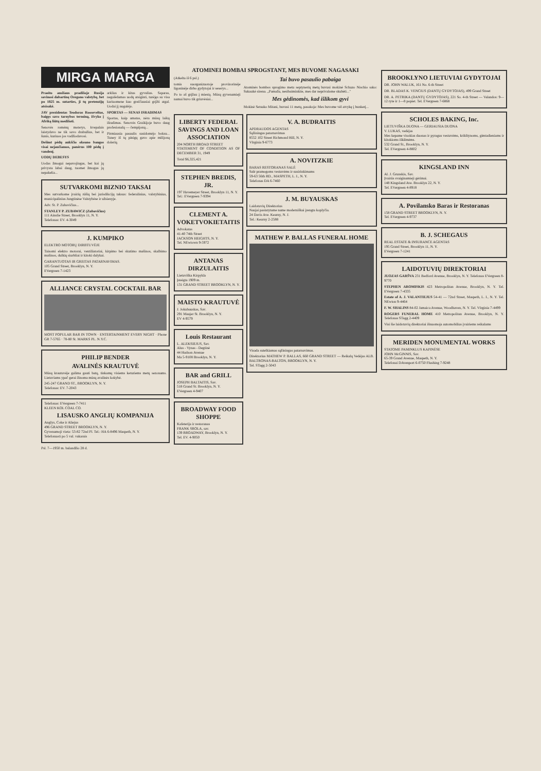MIRGA MARGA
Praeito amžiaus pradžioje Rusija savinosi dabartinę Oregono valstybę, bet po 1825 m. sutarties, ji tų pretenzijų atsisakė.
JAV prezidentas Teodoras Rooseveltas, baigęs savo tarnybos terminą, išvyko į Afriką liūtų medžioti.
Senovės romėnų moterys, kvepalais laistydavo ne tik savo drabužius, bet ir šunis, kuriuos jos vadžiodavosi.
Dešimt pėdų aukščio okeano bangos visai nejaučiamos, panėrus 100 pėdų į vandenį.
UODŲ DEBESYS
Uodas žmogui nepavojingas, bet kai jų privysta labai daug, tuomet žmogus jų nepakelia...
arklius ir kitus gyvulius. Saparas, negalėdamas uodų atsiginti, turėjęs su visa kariuomene kuo greičiausiai grįžti atgal. Uodai jį nugalėjo.
SPORTAS — SENAS ISRADIMAS
Sportas, kaip amatas, nėra mūsų laikų išradimas. Senovės Graikijoje buvo daug profesionalų — čempijonų...
Pirmiausia pasaulis susidomėjo boksu... Tuney iš tų pinigų gavo apie milijoną dolerių.
SUTVARKOMI BIZNIO TAKSAI
Mes sutvarkome įvairių rūšių bei jurisdikcijų taksus: federalinius, valstybinius, municipalinius Jungtinėse Valstybėse ir užsienyje.
Adv. St. P. Zubavičius...
STANLEY P. ZUBAWICZ (Zubavičius)
111 Ainslie Street, Brooklyn 11, N. Y.
Telefonas: EV. 4-3049
J. KUMPIKO
ELEKTRO MOTORŲ DIRBTUVĖJE
Taisomi elektro motorai, ventiliatoriai, kirpimo bei skutimo mašinos, skalbimo mašinos, dulkių siurbliai ir kitoki dalykai.
GARANTUOTAS IR GREITAS PATARNAVIMAS.
105 Grand Street, Brooklyn, N. Y.
EVergreen 7-1423
ALLIANCE CRYSTAL COCKTAIL BAR
MOST POPULAR BAR IN TOWN · ENTERTAINMENT EVERY NIGHT · Phone GR 7-5765 · 78-80 St. MARKS PL. N.Y.C.
PHILIP BENDER
AVALINĖS KRAUTUVĖ
Mūsų krautuvėje galima gauti batų, tinkamų visiems keturiems metų sezonams. Lietuviams ypač gerai žinoma mūsų avalinės kokybė.
245-247 GRAND ST., BROOKLYN, N. Y.
Telefonas: EV. 7-2043
Telefonas: EVergreen 7-7411
KLEEN KOL COAL CO.
LISAUSKO ANGLIŲ KOMPANIJA
Anglys, Coke ir Aliejus
496 GRAND STREET BROOKLYN, N. Y.
Gyvenamoji vieta: 53-82 72nd Pl. Tel.: HA 6-8496 Maspeth, N. Y.
Telefonuoti po 5 val. vakarais
Psl. 7—1950 m. balandžio 28 d.
ATOMINEI BOMBAI SPROGSTANT, MES BUVOME NAGASAKI
(Atkelta iš 6 psl.)
tomis suorganizuotoje provizorinėje ligoninėje dirbo gydytojai ir seserys...
Po to aš grįžau į miestą. Mūsų gyvenamieji namai buvo tik griuvėsiai...
Tai buvo pasaulio pabaiga
Atominės bombos sprogimo metu septynerių metų buvusi mokinė Schuzo Nischio sako: Sukaukė sirena. „Pamažu, nesibaiminkite, mes dar neprivalome skubėti..."
Mes gėdinomės, kad išlikom gyvi
Mokinė Setsuko Mitani, buvusi 11 metų, pasakoja: Mes buvome vėl atvykę į bunkerį...
LIBERTY FEDERAL SAVINGS AND LOAN ASSOCIATION
204 NORTH BROAD STREET
STATEMENT OF CONDITION AS OF DECEMBER 31, 1949
Total $6,325,421
STEPHEN BREDIS, JR.
197 Havemeyer Street, Brooklyn 11, N. Y.
Tel.: EVergreen 7-9394
CLEMENT A. VOKETVOKIETAITIS
Advokatas
41-40 74th Street
JACKSON HEIGHTS, N. Y.
Tel. NEwtown 9-5972
ANTANAS DIRZULAITIS
Lietuviška Kirpykla
Įsteigta 1909 m.
131 GRAND STREET BROOKLYN, N. Y.
MAISTO KRAUTUVĖ
J. Jokubauskas, Sav.
291 Maujer St. Brooklyn, N. Y.
EV 4-9579
Louis Restaurant
L. ALEKSIEJUS, Sav.
Alus - Vynas - Degtinė
44 Hudson Avenue
Ma 5-9108 Brooklyn, N. Y.
BAR and GRILL
JOSEPH BALTAITIS, Sav.
518 Grand St. Brooklyn, N. Y.
EVergreen 4-9407
BROADWAY FOOD SHOPPE
Kafeterija ir restoranas
FRANK SROLA, sav.
139 BROADWAY, Brooklyn, N. Y.
Tel. EV. 4-9050
V. A. BUDRAITIS
APDRAUDOS AGENTAS
Sąžiningas patarnavimas
8552 102 Street Richmond Hill, N. Y.
VIrginia 9-6773
A. NOVITZKIE
BARAS RESTORANAS SALĖ
Salė pramogoms vestuvėms ir susirinkimams
59-63 56th RD., MASPETH, L. I., N. Y.
Telefonas DA 6-7460
J. M. BUYAUSKAS
Laidotuvių Direktorius
Naujai pastatytame name moderniškai įrengta koplyčia.
24 Davis Ave. Kearny, N. J.
Tel.: Kearny 2-2588
MATHEW P. BALLAS FUNERAL HOME
Visada sutelkiamas sąžiningas patarnavimas.
Direktorius MATHEW P. BALLAS, 660 GRAND STREET — Reikalų Vedėjas ALB. BALTRONAS-BALTON, BROOKLYN, N. Y.
Tel. STagg 2-5043
BROOKLYNO LIETUVIAI GYDYTOJAI
DR. JOHN WALUK, 161 No. 6-th Street
DR. BLADAS K. VENCIUS (DANTŲ GYDYTOJAS), 499 Grand Street
DR. A. PETRIKA (DANTŲ GYDYTOJAS), 221 So. 4-th Street — Valandos: 9—12 ryte ir 1—8 popiet. Tel. EVergreen 7-6868
SCHOLES BAKING, Inc.
LIETUVIŠKA DUONA — GERIAUSIA DUONA
V. LUKAS, vedėjas
Mes kepame visokias duonas ir pyragus vestuvėms, krikštynoms, gimtadieniams ir kitokioms iškilmėms.
532 Grand St., Brooklyn, N. Y.
Tel. EVergreen 4-8802
KINGSLAND INN
Al. J. Grunskis, Sav.
Įvairūs svaiginamieji gėrimai.
148 Kingsland Ave. Brooklyn 22, N. Y.
Tel. EVergreen 4-8918
A. Povilansko Baras ir Restoranas
158 GRAND STREET BROOKLYN, N. Y.
Tel. EVergreen 4-9737
B. J. SCHEGAUS
REAL ESTATE & INSURANCE AGENTAS
195 Grand Street, Brooklyn 11, N. Y.
EVergreen 7-1241
LAIDOTUVIŲ DIREKTORIAI
JUOZAS GARŠVA 231 Bedford Avenue, Brooklyn, N. Y. Telefonas EVergreen 8-9770
STEPHEN AROMISKIS 423 Metropolitan Avenue, Brooklyn, N. Y. Tel. EVergreen 7-4335
Estate of A. J. VALANTIEJUS 54-41 — 72nd Street, Maspeth, L. I., N. Y. Tel. NEwton 9-4464
F. W. SHALINS 84-02 Jamaica Avenue, Woodhaven, N. Y. Tel. VIrginia 7-4499
ROGERS FUNERAL HOME 410 Metropolitan Avenue, Brooklyn, N. Y. Telefonas STagg 2-4409
Visi šie laidotuvių direktoriai išnuomoja automobilius įvairiems reikalams
MERIDEN MONUMENTAL WORKS
STATOME PAMINKLUS KAPINĖSE
JOHN McGINNIS, Sav.
65-39 Grand Avenue, Maspeth, N. Y.
Telefonai DAvenport 6-0750 Flushing 7-9248